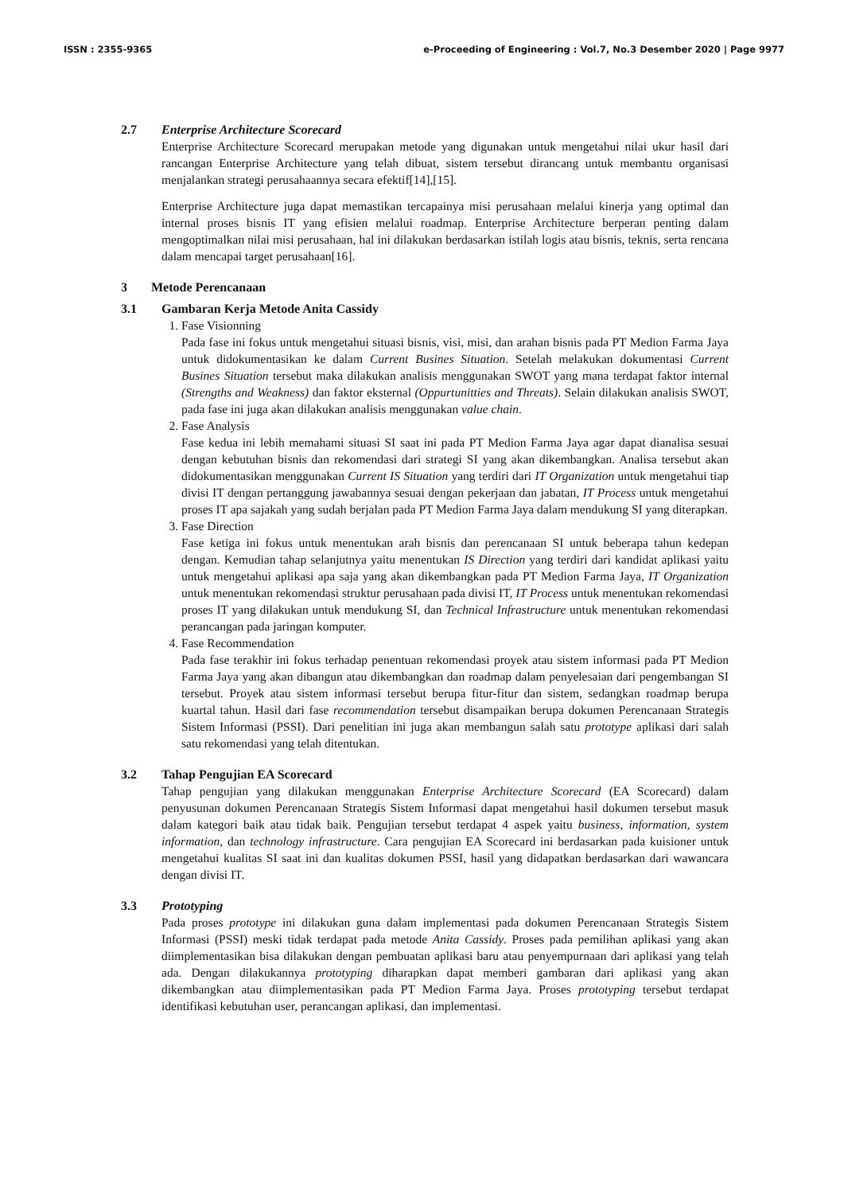ISSN : 2355-9365 e-Proceeding of Engineering : Vol.7, No.3 Desember 2020 | Page 9977
2.7 Enterprise Architecture Scorecard
Enterprise Architecture Scorecard merupakan metode yang digunakan untuk mengetahui nilai ukur hasil dari rancangan Enterprise Architecture yang telah dibuat, sistem tersebut dirancang untuk membantu organisasi menjalankan strategi perusahaannya secara efektif[14],[15].
Enterprise Architecture juga dapat memastikan tercapainya misi perusahaan melalui kinerja yang optimal dan internal proses bisnis IT yang efisien melalui roadmap. Enterprise Architecture berperan penting dalam mengoptimalkan nilai misi perusahaan, hal ini dilakukan berdasarkan istilah logis atau bisnis, teknis, serta rencana dalam mencapai target perusahaan[16].
3 Metode Perencanaan
3.1 Gambaran Kerja Metode Anita Cassidy
1. Fase Visionning
Pada fase ini fokus untuk mengetahui situasi bisnis, visi, misi, dan arahan bisnis pada PT Medion Farma Jaya untuk didokumentasikan ke dalam Current Busines Situation. Setelah melakukan dokumentasi Current Busines Situation tersebut maka dilakukan analisis menggunakan SWOT yang mana terdapat faktor internal (Strengths and Weakness) dan faktor eksternal (Oppurtunitties and Threats). Selain dilakukan analisis SWOT, pada fase ini juga akan dilakukan analisis menggunakan value chain.
2. Fase Analysis
Fase kedua ini lebih memahami situasi SI saat ini pada PT Medion Farma Jaya agar dapat dianalisa sesuai dengan kebutuhan bisnis dan rekomendasi dari strategi SI yang akan dikembangkan. Analisa tersebut akan didokumentasikan menggunakan Current IS Situation yang terdiri dari IT Organization untuk mengetahui tiap divisi IT dengan pertanggung jawabannya sesuai dengan pekerjaan dan jabatan, IT Process untuk mengetahui proses IT apa sajakah yang sudah berjalan pada PT Medion Farma Jaya dalam mendukung SI yang diterapkan.
3. Fase Direction
Fase ketiga ini fokus untuk menentukan arah bisnis dan perencanaan SI untuk beberapa tahun kedepan dengan. Kemudian tahap selanjutnya yaitu menentukan IS Direction yang terdiri dari kandidat aplikasi yaitu untuk mengetahui aplikasi apa saja yang akan dikembangkan pada PT Medion Farma Jaya, IT Organization untuk menentukan rekomendasi struktur perusahaan pada divisi IT, IT Process untuk menentukan rekomendasi proses IT yang dilakukan untuk mendukung SI, dan Technical Infrastructure untuk menentukan rekomendasi perancangan pada jaringan komputer.
4. Fase Recommendation
Pada fase terakhir ini fokus terhadap penentuan rekomendasi proyek atau sistem informasi pada PT Medion Farma Jaya yang akan dibangun atau dikembangkan dan roadmap dalam penyelesaian dari pengembangan SI tersebut. Proyek atau sistem informasi tersebut berupa fitur-fitur dan sistem, sedangkan roadmap berupa kuartal tahun. Hasil dari fase recommendation tersebut disampaikan berupa dokumen Perencanaan Strategis Sistem Informasi (PSSI). Dari penelitian ini juga akan membangun salah satu prototype aplikasi dari salah satu rekomendasi yang telah ditentukan.
3.2 Tahap Pengujian EA Scorecard
Tahap pengujian yang dilakukan menggunakan Enterprise Architecture Scorecard (EA Scorecard) dalam penyusunan dokumen Perencanaan Strategis Sistem Informasi dapat mengetahui hasil dokumen tersebut masuk dalam kategori baik atau tidak baik. Pengujian tersebut terdapat 4 aspek yaitu business, information, system information, dan technology infrastructure. Cara pengujian EA Scorecard ini berdasarkan pada kuisioner untuk mengetahui kualitas SI saat ini dan kualitas dokumen PSSI, hasil yang didapatkan berdasarkan dari wawancara dengan divisi IT.
3.3 Prototyping
Pada proses prototype ini dilakukan guna dalam implementasi pada dokumen Perencanaan Strategis Sistem Informasi (PSSI) meski tidak terdapat pada metode Anita Cassidy. Proses pada pemilihan aplikasi yang akan diimplementasikan bisa dilakukan dengan pembuatan aplikasi baru atau penyempurnaan dari aplikasi yang telah ada. Dengan dilakukannya prototyping diharapkan dapat memberi gambaran dari aplikasi yang akan dikembangkan atau diimplementasikan pada PT Medion Farma Jaya. Proses prototyping tersebut terdapat identifikasi kebutuhan user, perancangan aplikasi, dan implementasi.